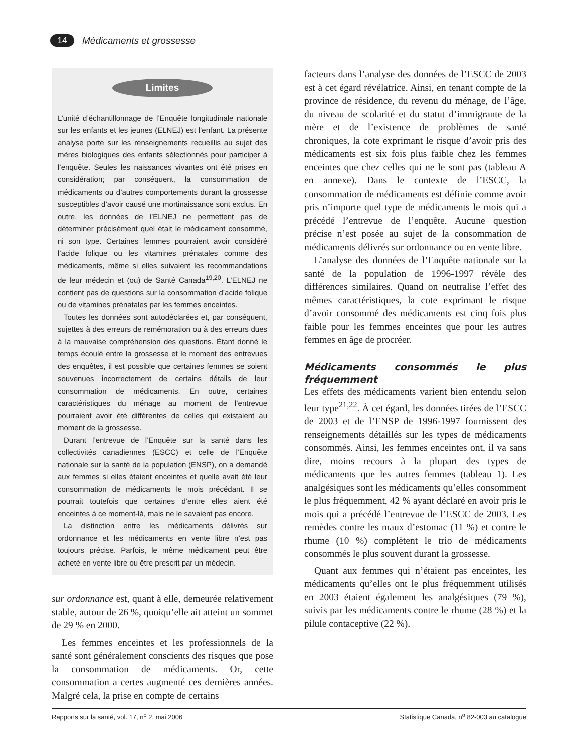14 Médicaments et grossesse
Limites
L’unité d’échantillonnage de l’Enquête longitudinale nationale sur les enfants et les jeunes (ELNEJ) est l’enfant. La présente analyse porte sur les renseignements recueillis au sujet des mères biologiques des enfants sélectionnés pour participer à l’enquête. Seules les naissances vivantes ont été prises en considération; par conséquent, la consommation de médicaments ou d’autres comportements durant la grossesse susceptibles d’avoir causé une mortinaissance sont exclus. En outre, les données de l’ELNEJ ne permettent pas de déterminer précisément quel était le médicament consommé, ni son type. Certaines femmes pourraient avoir considéré l’acide folique ou les vitamines prénatales comme des médicaments, même si elles suivaient les recommandations de leur médecin et (ou) de Santé Canada<sup>19,20</sup>. L’ELNEJ ne contient pas de questions sur la consommation d’acide folique ou de vitamines prénatales par les femmes enceintes.
Toutes les données sont autodéclarées et, par conséquent, sujettes à des erreurs de remémoration ou à des erreurs dues à la mauvaise compréhension des questions. Étant donné le temps écoulé entre la grossesse et le moment des entrevues des enquêtes, il est possible que certaines femmes se soient souvenues incorrectement de certains détails de leur consommation de médicaments. En outre, certaines caractéristiques du ménage au moment de l’entrevue pourraient avoir été différentes de celles qui existaient au moment de la grossesse.
Durant l’entrevue de l’Enquête sur la santé dans les collectivités canadiennes (ESCC) et celle de l’Enquête nationale sur la santé de la population (ENSP), on a demandé aux femmes si elles étaient enceintes et quelle avait été leur consommation de médicaments le mois précédant. Il se pourrait toutefois que certaines d’entre elles aient été enceintes à ce moment-là, mais ne le savaient pas encore.
La distinction entre les médicaments délivrés sur ordonnance et les médicaments en vente libre n’est pas toujours précise. Parfois, le même médicament peut être acheté en vente libre ou être prescrit par un médecin.
sur ordonnance est, quant à elle, demeurée relativement stable, autour de 26 %, quoiqu’elle ait atteint un sommet de 29 % en 2000.
Les femmes enceintes et les professionnels de la santé sont généralement conscients des risques que pose la consommation de médicaments. Or, cette consommation a certes augmenté ces dernières années. Malgré cela, la prise en compte de certains
facteurs dans l’analyse des données de l’ESCC de 2003 est à cet égard révélatrice. Ainsi, en tenant compte de la province de résidence, du revenu du ménage, de l’âge, du niveau de scolarité et du statut d’immigrante de la mère et de l’existence de problèmes de santé chroniques, la cote exprimant le risque d’avoir pris des médicaments est six fois plus faible chez les femmes enceintes que chez celles qui ne le sont pas (tableau A en annexe). Dans le contexte de l’ESCC, la consommation de médicaments est définie comme avoir pris n’importe quel type de médicaments le mois qui a précédé l’entrevue de l’enquête. Aucune question précise n’est posée au sujet de la consommation de médicaments délivrés sur ordonnance ou en vente libre.
L’analyse des données de l’Enquête nationale sur la santé de la population de 1996-1997 révèle des différences similaires. Quand on neutralise l’effet des mêmes caractéristiques, la cote exprimant le risque d’avoir consommé des médicaments est cinq fois plus faible pour les femmes enceintes que pour les autres femmes en âge de procréer.
Médicaments consommés le plus fréquemment
Les effets des médicaments varient bien entendu selon leur type<sup>21,22</sup>. À cet égard, les données tirées de l’ESCC de 2003 et de l’ENSP de 1996-1997 fournissent des renseignements détaillés sur les types de médicaments consommés. Ainsi, les femmes enceintes ont, il va sans dire, moins recours à la plupart des types de médicaments que les autres femmes (tableau 1). Les analgésiques sont les médicaments qu’elles consomment le plus fréquemment, 42 % ayant déclaré en avoir pris le mois qui a précédé l’entrevue de l’ESCC de 2003. Les remèdes contre les maux d’estomac (11 %) et contre le rhume (10 %) complètent le trio de médicaments consommés le plus souvent durant la grossesse.
Quant aux femmes qui n’étaient pas enceintes, les médicaments qu’elles ont le plus fréquemment utilisés en 2003 étaient également les analgésiques (79 %), suivis par les médicaments contre le rhume (28 %) et la pilule contaceptive (22 %).
Rapports sur la santé, vol. 17, n<sup>o</sup> 2, mai 2006 Statistique Canada, n<sup>o</sup> 82-003 au catalogue